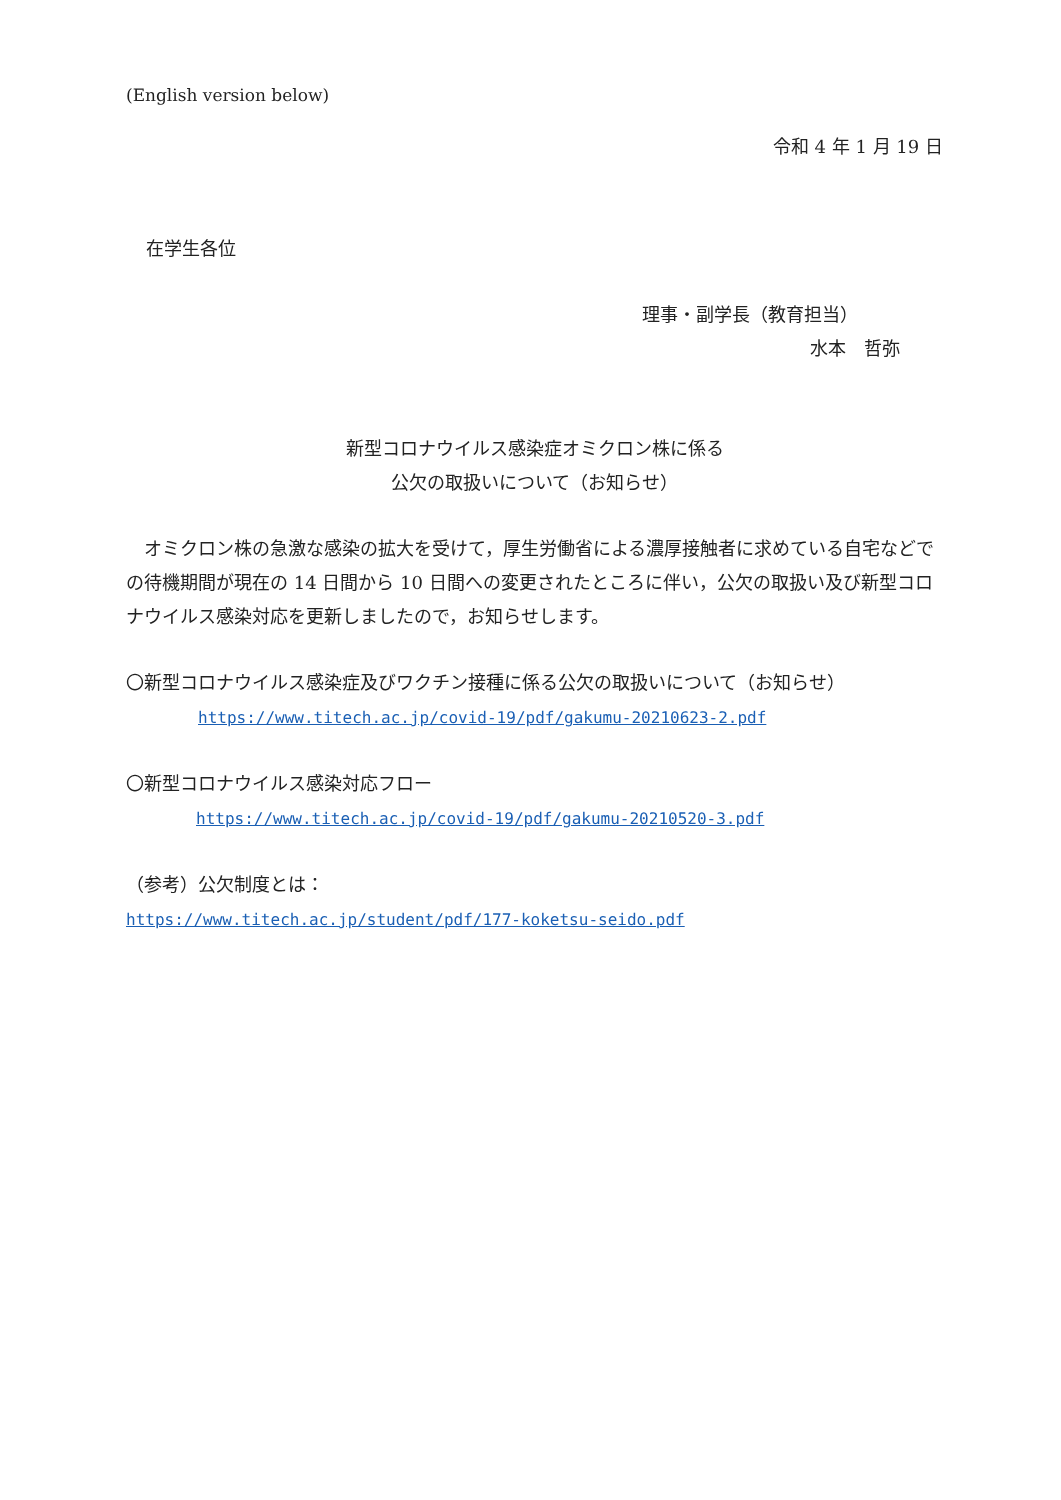(English version below)
令和 4 年 1 月 19 日
在学生各位
理事・副学長（教育担当）
水本　哲弥
新型コロナウイルス感染症オミクロン株に係る
公欠の取扱いについて（お知らせ）
　オミクロン株の急激な感染の拡大を受けて，厚生労働省による濃厚接触者に求めている自宅などでの待機期間が現在の 14 日間から 10 日間への変更されたところに伴い，公欠の取扱い及び新型コロナウイルス感染対応を更新しましたので，お知らせします。
〇新型コロナウイルス感染症及びワクチン接種に係る公欠の取扱いについて（お知らせ）
https://www.titech.ac.jp/covid-19/pdf/gakumu-20210623-2.pdf
〇新型コロナウイルス感染対応フロー
https://www.titech.ac.jp/covid-19/pdf/gakumu-20210520-3.pdf
（参考）公欠制度とは：
https://www.titech.ac.jp/student/pdf/177-koketsu-seido.pdf